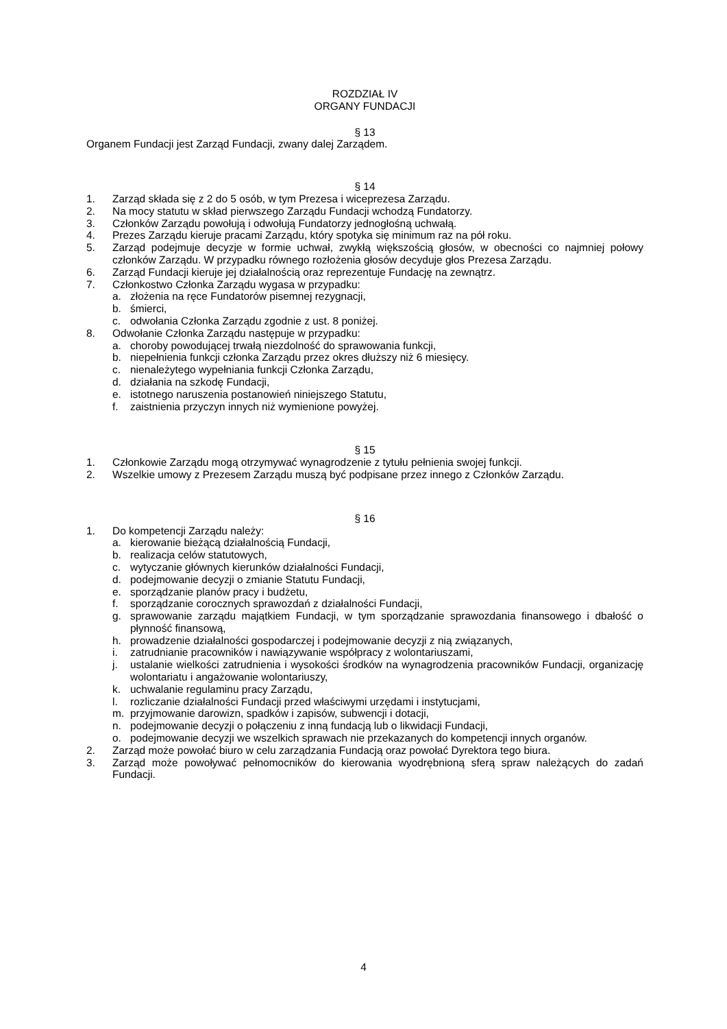ROZDZIAŁ IV
ORGANY FUNDACJI
§ 13
Organem Fundacji jest Zarząd Fundacji, zwany dalej Zarządem.
§ 14
1. Zarząd składa się z 2 do 5 osób, w tym Prezesa i wiceprezesa Zarządu.
2. Na mocy statutu w skład pierwszego Zarządu Fundacji wchodzą Fundatorzy.
3. Członków Zarządu powołują i odwołują Fundatorzy jednogłośną uchwałą.
4. Prezes Zarządu kieruje pracami Zarządu, który spotyka się minimum raz na pół roku.
5. Zarząd podejmuje decyzje w formie uchwał, zwykłą większością głosów, w obecności co najmniej połowy członków Zarządu. W przypadku równego rozłożenia głosów decyduje głos Prezesa Zarządu.
6. Zarząd Fundacji kieruje jej działalnością oraz reprezentuje Fundację na zewnątrz.
7. Członkostwo Członka Zarządu wygasa w przypadku:
a. złożenia na ręce Fundatorów pisemnej rezygnacji,
b. śmierci,
c. odwołania Członka Zarządu zgodnie z ust. 8 poniżej.
8. Odwołanie Członka Zarządu następuje w przypadku:
a. choroby powodującej trwałą niezdolność do sprawowania funkcji,
b. niepełnienia funkcji członka Zarządu przez okres dłuższy niż 6 miesięcy.
c. nienależytego wypełniania funkcji Członka Zarządu,
d. działania na szkodę Fundacji,
e. istotnego naruszenia postanowień niniejszego Statutu,
f. zaistnienia przyczyn innych niż wymienione powyżej.
§ 15
1. Członkowie Zarządu mogą otrzymywać wynagrodzenie z tytułu pełnienia swojej funkcji.
2. Wszelkie umowy z Prezesem Zarządu muszą być podpisane przez innego z Członków Zarządu.
§ 16
1. Do kompetencji Zarządu należy:
a. kierowanie bieżącą działalnością Fundacji,
b. realizacja celów statutowych,
c. wytyczanie głównych kierunków działalności Fundacji,
d. podejmowanie decyzji o zmianie Statutu Fundacji,
e. sporządzanie planów pracy i budżetu,
f. sporządzanie corocznych sprawozdań z działalności Fundacji,
g. sprawowanie zarządu majątkiem Fundacji, w tym sporządzanie sprawozdania finansowego i dbałość o płynność finansową,
h. prowadzenie działalności gospodarczej i podejmowanie decyzji z nią związanych,
i. zatrudnianie pracowników i nawiązywanie współpracy z wolontariuszami,
j. ustalanie wielkości zatrudnienia i wysokości środków na wynagrodzenia pracowników Fundacji, organizację wolontariatu i angażowanie wolontariuszy,
k. uchwalanie regulaminu pracy Zarządu,
l. rozliczanie działalności Fundacji przed właściwymi urzędami i instytucjami,
m. przyjmowanie darowizn, spadków i zapisów, subwencji i dotacji,
n. podejmowanie decyzji o połączeniu z inną fundacją lub o likwidacji Fundacji,
o. podejmowanie decyzji we wszelkich sprawach nie przekazanych do kompetencji innych organów.
2. Zarząd może powołać biuro w celu zarządzania Fundacją oraz powołać Dyrektora tego biura.
3. Zarząd może powoływać pełnomocników do kierowania wyodrębnioną sferą spraw należących do zadań Fundacji.
4